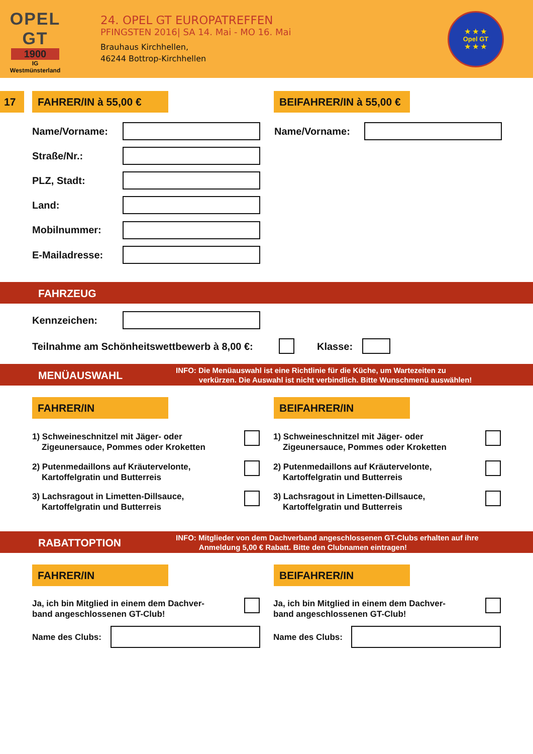OPEL
GT
1900
IG
Westmünsterland
24. OPEL GT EUROPATREFFEN
PFINGSTEN 2016| SA 14. Mai - MO 16. Mai
Brauhaus Kirchhellen,
46244 Bottrop-Kirchhellen
★ ★ ★
Opel GT
★ ★ ★
17 FAHRER/IN à 55,00 €
BEIFAHRER/IN à 55,00 €
Name/Vorname: Name/Vorname:
Straße/Nr.:
PLZ, Stadt:
Land:
Mobilnummer:
E-Mailadresse:
FAHRZEUG
Kennzeichen:
Teilnahme am Schönheitswettbewerb à 8,00 €:
Klasse:
MENÜAUSWAHL INFO: Die Menüauswahl ist eine Richtlinie für die Küche, um Wartezeiten zu
verkürzen. Die Auswahl ist nicht verbindlich. Bitte Wunschmenü auswählen!
FAHRER/IN BEIFAHRER/IN
1) Schweineschnitzel mit Jäger- oder
Zigeunersauce, Pommes oder Kroketten
1) Schweineschnitzel mit Jäger- oder
Zigeunersauce, Pommes oder Kroketten
2) Putenmedaillons auf Kräutervelonte,
Kartoffelgratin und Butterreis
2) Putenmedaillons auf Kräutervelonte,
Kartoffelgratin und Butterreis
3) Lachsragout in Limetten-Dillsauce,
Kartoffelgratin und Butterreis
3) Lachsragout in Limetten-Dillsauce,
Kartoffelgratin und Butterreis
RABATTOPTION INFO: Mitglieder von dem Dachverband angeschlossenen GT-Clubs erhalten auf ihre
Anmeldung 5,00 € Rabatt. Bitte den Clubnamen eintragen!
FAHRER/IN BEIFAHRER/IN
Ja, ich bin Mitglied in einem dem Dachver-
band angeschlossenen GT-Club!
Ja, ich bin Mitglied in einem dem Dachver-
band angeschlossenen GT-Club!
Name des Clubs: Name des Clubs: